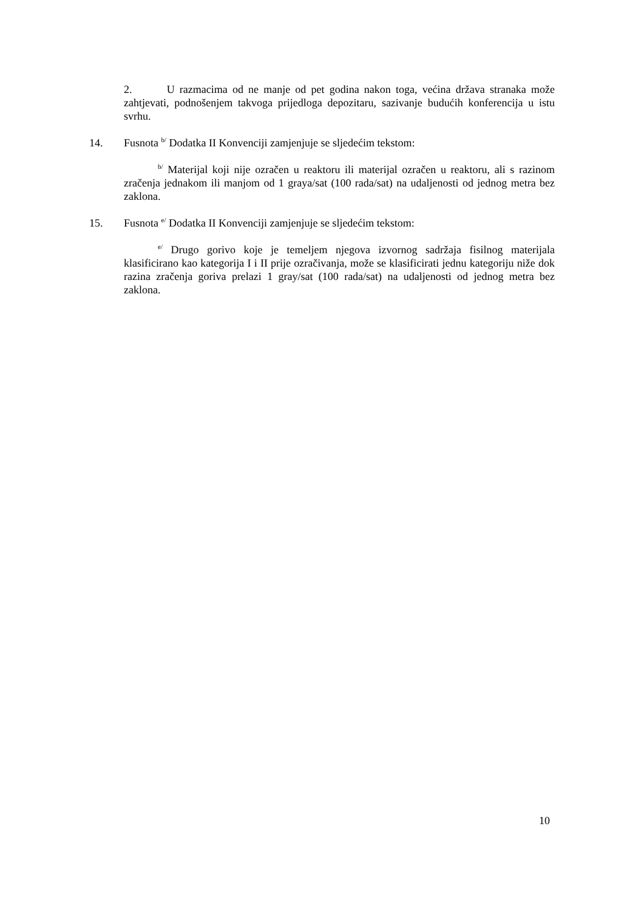2. U razmacima od ne manje od pet godina nakon toga, većina država stranaka može zahtjevati, podnošenjem takvoga prijedloga depozitaru, sazivanje budućih konferencija u istu svrhu.
14. Fusnota <sup>b/</sup> Dodatka II Konvenciji zamjenjuje se sljedećim tekstom:
<sup>b/</sup> Materijal koji nije ozračen u reaktoru ili materijal ozračen u reaktoru, ali s razinom zračenja jednakom ili manjom od 1 graya/sat (100 rada/sat) na udaljenosti od jednog metra bez zaklona.
15. Fusnota <sup>e/</sup> Dodatka II Konvenciji zamjenjuje se sljedećim tekstom:
<sup>e/</sup> Drugo gorivo koje je temeljem njegova izvornog sadržaja fisilnog materijala klasificirano kao kategorija I i II prije ozračivanja, može se klasificirati jednu kategoriju niže dok razina zračenja goriva prelazi 1 gray/sat (100 rada/sat) na udaljenosti od jednog metra bez zaklona.
10